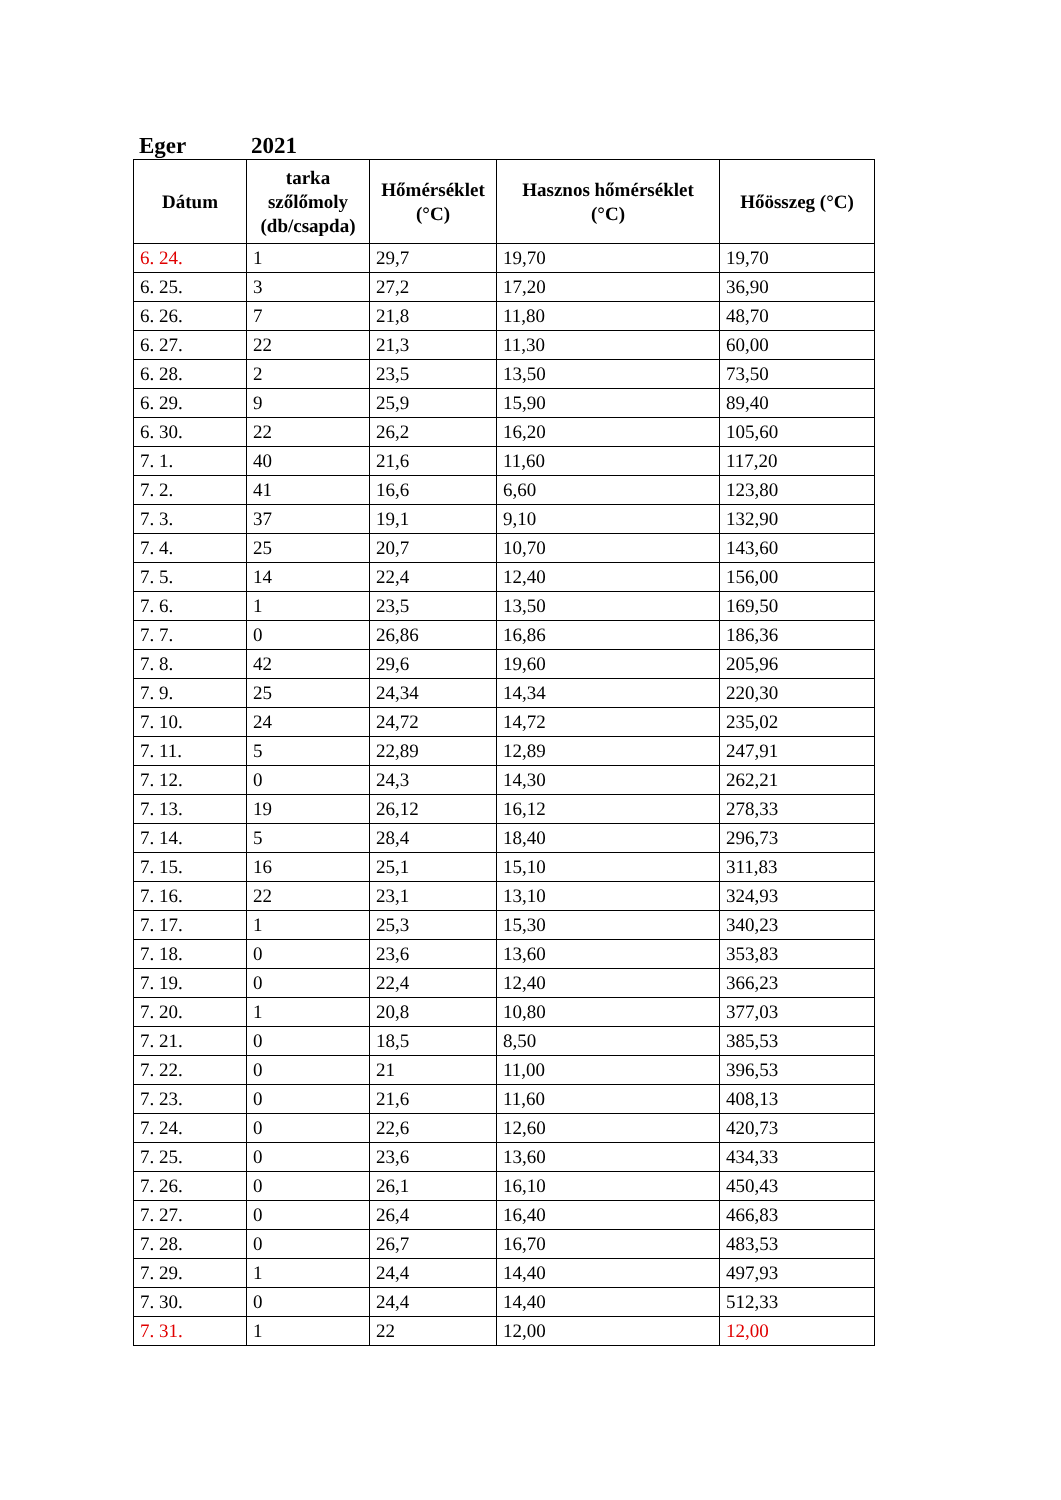Eger 2021
| Dátum | tarka szőlőmoly (db/csapda) | Hőmérséklet (°C) | Hasznos hőmérséklet (°C) | Hőösszeg (°C) |
| --- | --- | --- | --- | --- |
| 6. 24. | 1 | 29,7 | 19,70 | 19,70 |
| 6. 25. | 3 | 27,2 | 17,20 | 36,90 |
| 6. 26. | 7 | 21,8 | 11,80 | 48,70 |
| 6. 27. | 22 | 21,3 | 11,30 | 60,00 |
| 6. 28. | 2 | 23,5 | 13,50 | 73,50 |
| 6. 29. | 9 | 25,9 | 15,90 | 89,40 |
| 6. 30. | 22 | 26,2 | 16,20 | 105,60 |
| 7. 1. | 40 | 21,6 | 11,60 | 117,20 |
| 7. 2. | 41 | 16,6 | 6,60 | 123,80 |
| 7. 3. | 37 | 19,1 | 9,10 | 132,90 |
| 7. 4. | 25 | 20,7 | 10,70 | 143,60 |
| 7. 5. | 14 | 22,4 | 12,40 | 156,00 |
| 7. 6. | 1 | 23,5 | 13,50 | 169,50 |
| 7. 7. | 0 | 26,86 | 16,86 | 186,36 |
| 7. 8. | 42 | 29,6 | 19,60 | 205,96 |
| 7. 9. | 25 | 24,34 | 14,34 | 220,30 |
| 7. 10. | 24 | 24,72 | 14,72 | 235,02 |
| 7. 11. | 5 | 22,89 | 12,89 | 247,91 |
| 7. 12. | 0 | 24,3 | 14,30 | 262,21 |
| 7. 13. | 19 | 26,12 | 16,12 | 278,33 |
| 7. 14. | 5 | 28,4 | 18,40 | 296,73 |
| 7. 15. | 16 | 25,1 | 15,10 | 311,83 |
| 7. 16. | 22 | 23,1 | 13,10 | 324,93 |
| 7. 17. | 1 | 25,3 | 15,30 | 340,23 |
| 7. 18. | 0 | 23,6 | 13,60 | 353,83 |
| 7. 19. | 0 | 22,4 | 12,40 | 366,23 |
| 7. 20. | 1 | 20,8 | 10,80 | 377,03 |
| 7. 21. | 0 | 18,5 | 8,50 | 385,53 |
| 7. 22. | 0 | 21 | 11,00 | 396,53 |
| 7. 23. | 0 | 21,6 | 11,60 | 408,13 |
| 7. 24. | 0 | 22,6 | 12,60 | 420,73 |
| 7. 25. | 0 | 23,6 | 13,60 | 434,33 |
| 7. 26. | 0 | 26,1 | 16,10 | 450,43 |
| 7. 27. | 0 | 26,4 | 16,40 | 466,83 |
| 7. 28. | 0 | 26,7 | 16,70 | 483,53 |
| 7. 29. | 1 | 24,4 | 14,40 | 497,93 |
| 7. 30. | 0 | 24,4 | 14,40 | 512,33 |
| 7. 31. | 1 | 22 | 12,00 | 12,00 |